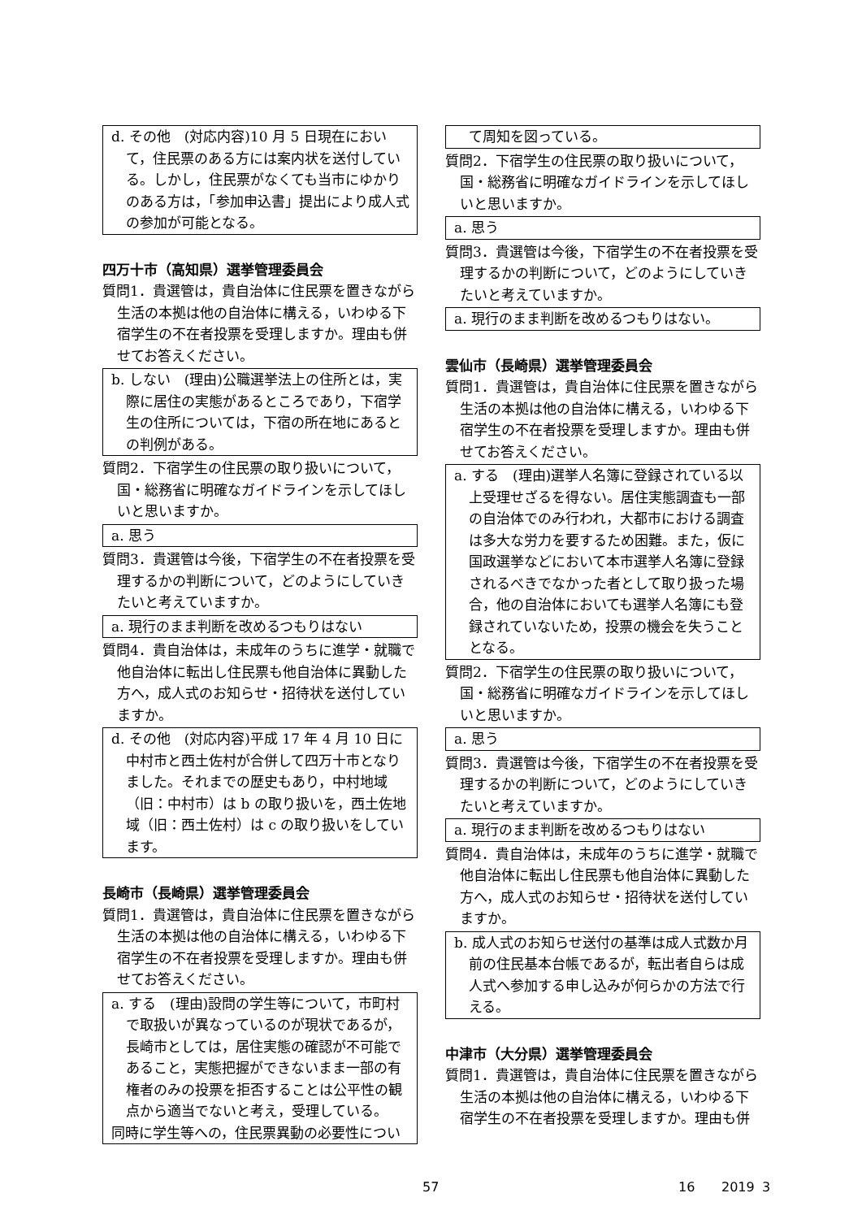d. その他　(対応内容)10 月 5 日現在において，住民票のある方には案内状を送付している。しかし，住民票がなくても当市にゆかりのある方は，「参加申込書」提出により成人式の参加が可能となる。
四万十市（高知県）選挙管理委員会
質問1．貴選管は，貴自治体に住民票を置きながら生活の本拠は他の自治体に構える，いわゆる下宿学生の不在者投票を受理しますか。理由も併せてお答えください。
b. しない　(理由)公職選挙法上の住所とは，実際に居住の実態があるところであり，下宿学生の住所については，下宿の所在地にあるとの判例がある。
質問2．下宿学生の住民票の取り扱いについて，国・総務省に明確なガイドラインを示してほしいと思いますか。
a. 思う
質問3．貴選管は今後，下宿学生の不在者投票を受理するかの判断について，どのようにしていきたいと考えていますか。
a. 現行のまま判断を改めるつもりはない
質問4．貴自治体は，未成年のうちに進学・就職で他自治体に転出し住民票も他自治体に異動した方へ，成人式のお知らせ・招待状を送付していますか。
d. その他　(対応内容)平成 17 年 4 月 10 日に中村市と西土佐村が合併して四万十市となりました。それまでの歴史もあり，中村地域（旧：中村市）は b の取り扱いを，西土佐地域（旧：西土佐村）は c の取り扱いをしています。
長崎市（長崎県）選挙管理委員会
質問1．貴選管は，貴自治体に住民票を置きながら生活の本拠は他の自治体に構える，いわゆる下宿学生の不在者投票を受理しますか。理由も併せてお答えください。
a. する　(理由)設問の学生等について，市町村で取扱いが異なっているのが現状であるが，長崎市としては，居住実態の確認が不可能であること，実態把握ができないまま一部の有権者のみの投票を拒否することは公平性の観点から適当でないと考え，受理している。
同時に学生等への，住民票異動の必要性につい
て周知を図っている。
質問2．下宿学生の住民票の取り扱いについて，国・総務省に明確なガイドラインを示してほしいと思いますか。
a. 思う
質問3．貴選管は今後，下宿学生の不在者投票を受理するかの判断について，どのようにしていきたいと考えていますか。
a. 現行のまま判断を改めるつもりはない。
雲仙市（長崎県）選挙管理委員会
質問1．貴選管は，貴自治体に住民票を置きながら生活の本拠は他の自治体に構える，いわゆる下宿学生の不在者投票を受理しますか。理由も併せてお答えください。
a. する　(理由)選挙人名簿に登録されている以上受理せざるを得ない。居住実態調査も一部の自治体でのみ行われ，大都市における調査は多大な労力を要するため困難。また，仮に国政選挙などにおいて本市選挙人名簿に登録されるべきでなかった者として取り扱った場合，他の自治体においても選挙人名簿にも登録されていないため，投票の機会を失うこととなる。
質問2．下宿学生の住民票の取り扱いについて，国・総務省に明確なガイドラインを示してほしいと思いますか。
a. 思う
質問3．貴選管は今後，下宿学生の不在者投票を受理するかの判断について，どのようにしていきたいと考えていますか。
a. 現行のまま判断を改めるつもりはない
質問4．貴自治体は，未成年のうちに進学・就職で他自治体に転出し住民票も他自治体に異動した方へ，成人式のお知らせ・招待状を送付していますか。
b. 成人式のお知らせ送付の基準は成人式数か月前の住民基本台帳であるが，転出者自らは成人式へ参加する申し込みが何らかの方法で行える。
中津市（大分県）選挙管理委員会
質問1．貴選管は，貴自治体に住民票を置きながら生活の本拠は他の自治体に構える，いわゆる下宿学生の不在者投票を受理しますか。理由も併
57 16 2019 3